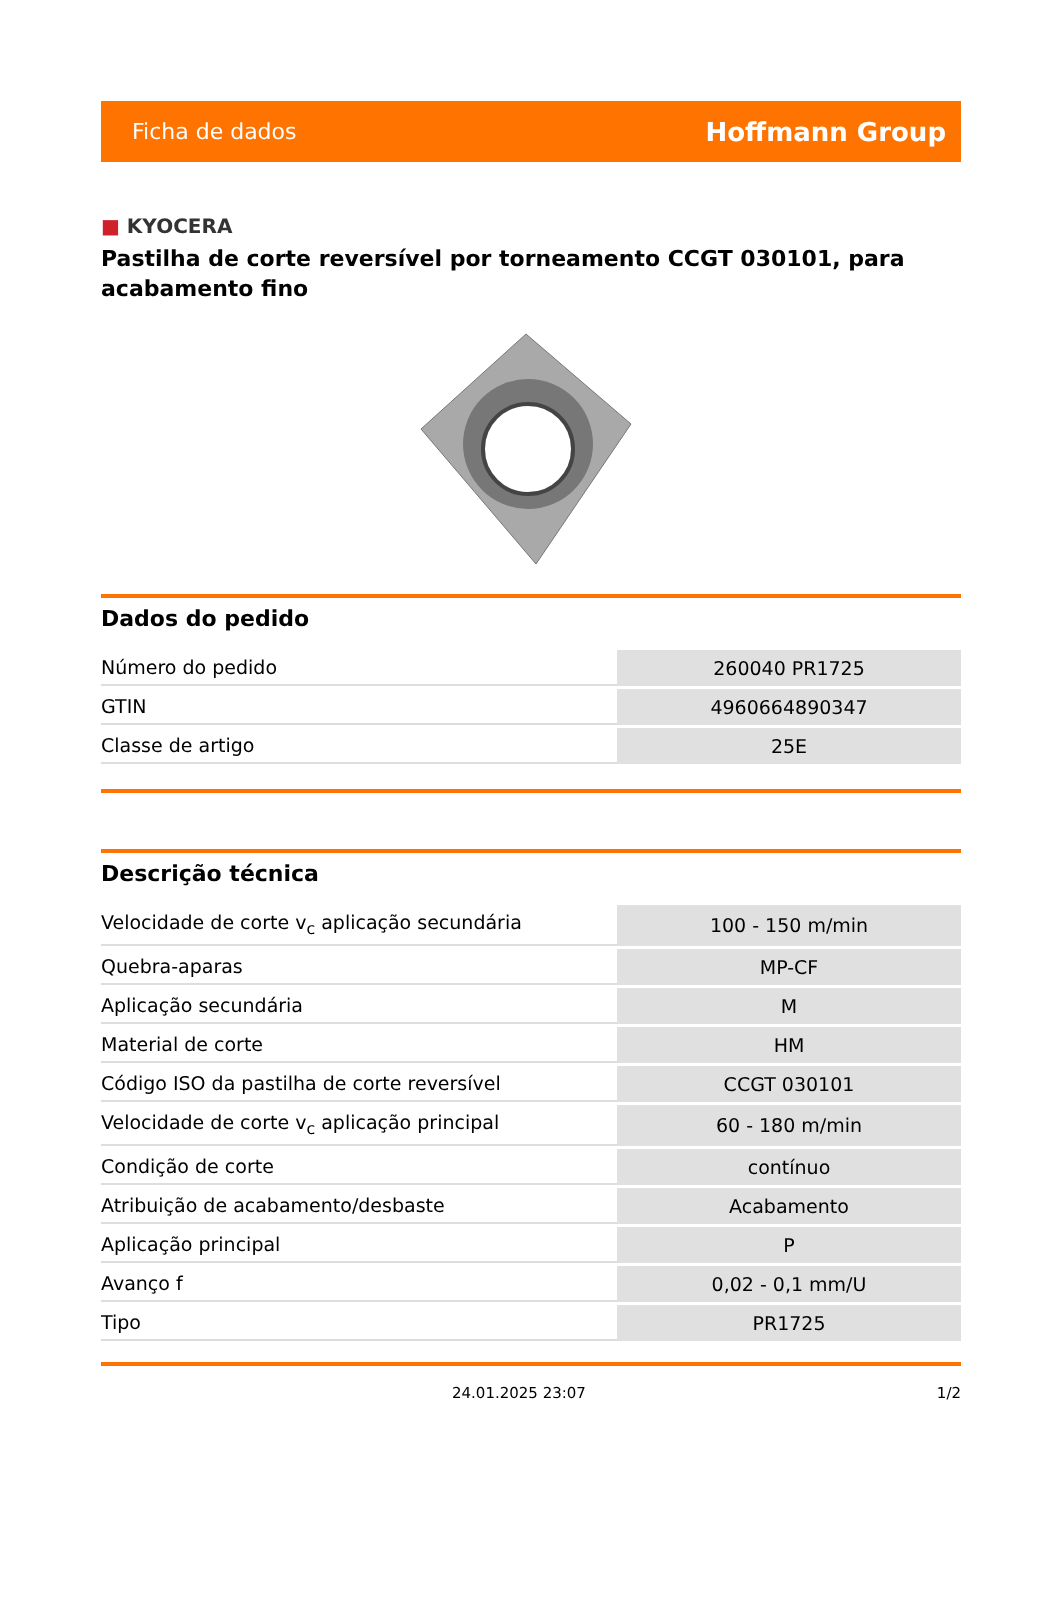Ficha de dados
Hoffmann Group
■ KYOCERA
Pastilha de corte reversível por torneamento CCGT 030101, para acabamento fino
Dados do pedido
| Número do pedido | 260040 PR1725 |
| GTIN | 4960664890347 |
| Classe de artigo | 25E |
Descrição técnica
| Velocidade de corte v<sub>c</sub> aplicação secundária | 100 - 150 m/min |
| Quebra-aparas | MP-CF |
| Aplicação secundária | M |
| Material de corte | HM |
| Código ISO da pastilha de corte reversível | CCGT 030101 |
| Velocidade de corte v<sub>c</sub> aplicação principal | 60 - 180 m/min |
| Condição de corte | contínuo |
| Atribuição de acabamento/desbaste | Acabamento |
| Aplicação principal | P |
| Avanço f | 0,02 - 0,1 mm/U |
| Tipo | PR1725 |
24.01.2025 23:07 1/2